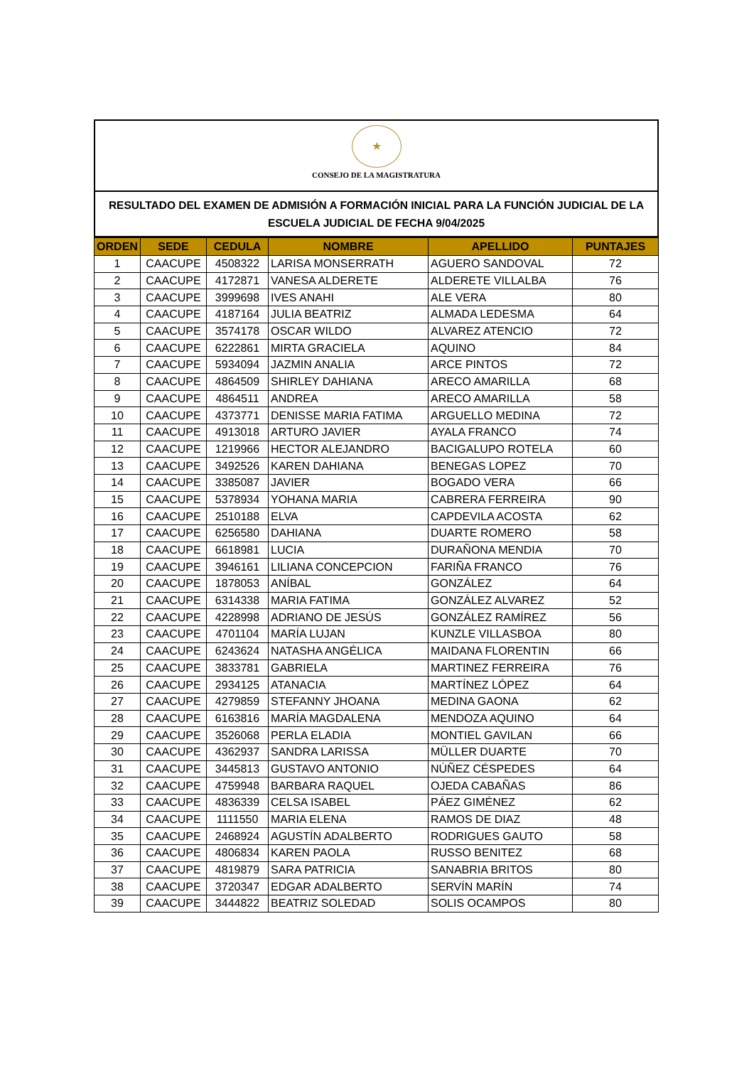★
CONSEJO DE LA MAGISTRATURA
RESULTADO DEL EXAMEN DE ADMISIÓN A FORMACIÓN INICIAL PARA LA FUNCIÓN JUDICIAL DE LA ESCUELA JUDICIAL DE FECHA 9/04/2025
| ORDEN | SEDE | CEDULA | NOMBRE | APELLIDO | PUNTAJES |
| --- | --- | --- | --- | --- | --- |
| 1 | CAACUPE | 4508322 | LARISA MONSERRATH | AGUERO SANDOVAL | 72 |
| 2 | CAACUPE | 4172871 | VANESA ALDERETE | ALDERETE VILLALBA | 76 |
| 3 | CAACUPE | 3999698 | IVES ANAHI | ALE VERA | 80 |
| 4 | CAACUPE | 4187164 | JULIA BEATRIZ | ALMADA LEDESMA | 64 |
| 5 | CAACUPE | 3574178 | OSCAR WILDO | ALVAREZ ATENCIO | 72 |
| 6 | CAACUPE | 6222861 | MIRTA GRACIELA | AQUINO | 84 |
| 7 | CAACUPE | 5934094 | JAZMIN ANALIA | ARCE PINTOS | 72 |
| 8 | CAACUPE | 4864509 | SHIRLEY DAHIANA | ARECO AMARILLA | 68 |
| 9 | CAACUPE | 4864511 | ANDREA | ARECO AMARILLA | 58 |
| 10 | CAACUPE | 4373771 | DENISSE MARIA FATIMA | ARGUELLO MEDINA | 72 |
| 11 | CAACUPE | 4913018 | ARTURO JAVIER | AYALA FRANCO | 74 |
| 12 | CAACUPE | 1219966 | HECTOR ALEJANDRO | BACIGALUPO ROTELA | 60 |
| 13 | CAACUPE | 3492526 | KAREN DAHIANA | BENEGAS LOPEZ | 70 |
| 14 | CAACUPE | 3385087 | JAVIER | BOGADO VERA | 66 |
| 15 | CAACUPE | 5378934 | YOHANA MARIA | CABRERA FERREIRA | 90 |
| 16 | CAACUPE | 2510188 | ELVA | CAPDEVILA ACOSTA | 62 |
| 17 | CAACUPE | 6256580 | DAHIANA | DUARTE ROMERO | 58 |
| 18 | CAACUPE | 6618981 | LUCIA | DURAÑONA MENDIA | 70 |
| 19 | CAACUPE | 3946161 | LILIANA CONCEPCION | FARIÑA FRANCO | 76 |
| 20 | CAACUPE | 1878053 | ANÍBAL | GONZÁLEZ | 64 |
| 21 | CAACUPE | 6314338 | MARIA FATIMA | GONZÁLEZ ALVAREZ | 52 |
| 22 | CAACUPE | 4228998 | ADRIANO DE JESÚS | GONZÁLEZ RAMÍREZ | 56 |
| 23 | CAACUPE | 4701104 | MARÍA LUJAN | KUNZLE VILLASBOA | 80 |
| 24 | CAACUPE | 6243624 | NATASHA ANGÉLICA | MAIDANA FLORENTIN | 66 |
| 25 | CAACUPE | 3833781 | GABRIELA | MARTINEZ FERREIRA | 76 |
| 26 | CAACUPE | 2934125 | ATANACIA | MARTÍNEZ LÓPEZ | 64 |
| 27 | CAACUPE | 4279859 | STEFANNY JHOANA | MEDINA GAONA | 62 |
| 28 | CAACUPE | 6163816 | MARÍA MAGDALENA | MENDOZA AQUINO | 64 |
| 29 | CAACUPE | 3526068 | PERLA ELADIA | MONTIEL GAVILAN | 66 |
| 30 | CAACUPE | 4362937 | SANDRA LARISSA | MÜLLER DUARTE | 70 |
| 31 | CAACUPE | 3445813 | GUSTAVO ANTONIO | NÚÑEZ CÉSPEDES | 64 |
| 32 | CAACUPE | 4759948 | BARBARA RAQUEL | OJEDA CABAÑAS | 86 |
| 33 | CAACUPE | 4836339 | CELSA ISABEL | PÁEZ GIMÉNEZ | 62 |
| 34 | CAACUPE | 1111550 | MARIA ELENA | RAMOS DE DIAZ | 48 |
| 35 | CAACUPE | 2468924 | AGUSTÍN ADALBERTO | RODRIGUES GAUTO | 58 |
| 36 | CAACUPE | 4806834 | KAREN PAOLA | RUSSO BENITEZ | 68 |
| 37 | CAACUPE | 4819879 | SARA PATRICIA | SANABRIA BRITOS | 80 |
| 38 | CAACUPE | 3720347 | EDGAR ADALBERTO | SERVÍN MARÍN | 74 |
| 39 | CAACUPE | 3444822 | BEATRIZ SOLEDAD | SOLIS OCAMPOS | 80 |